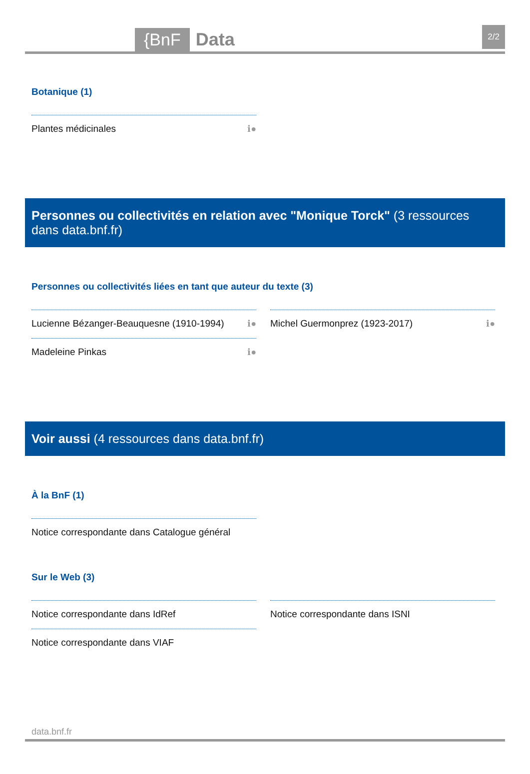{BnF Data
2/2
Botanique (1)
Plantes médicinales ℹ●
Personnes ou collectivités en relation avec "Monique Torck" (3 ressources dans data.bnf.fr)
Personnes ou collectivités liées en tant que auteur du texte (3)
Lucienne Bézanger-Beauquesne (1910-1994) ℹ●
Madeleine Pinkas ℹ●
Michel Guermonprez (1923-2017) ℹ●
Voir aussi (4 ressources dans data.bnf.fr)
À la BnF (1)
Notice correspondante dans Catalogue général
Sur le Web (3)
Notice correspondante dans IdRef
Notice correspondante dans VIAF
Notice correspondante dans ISNI
data.bnf.fr